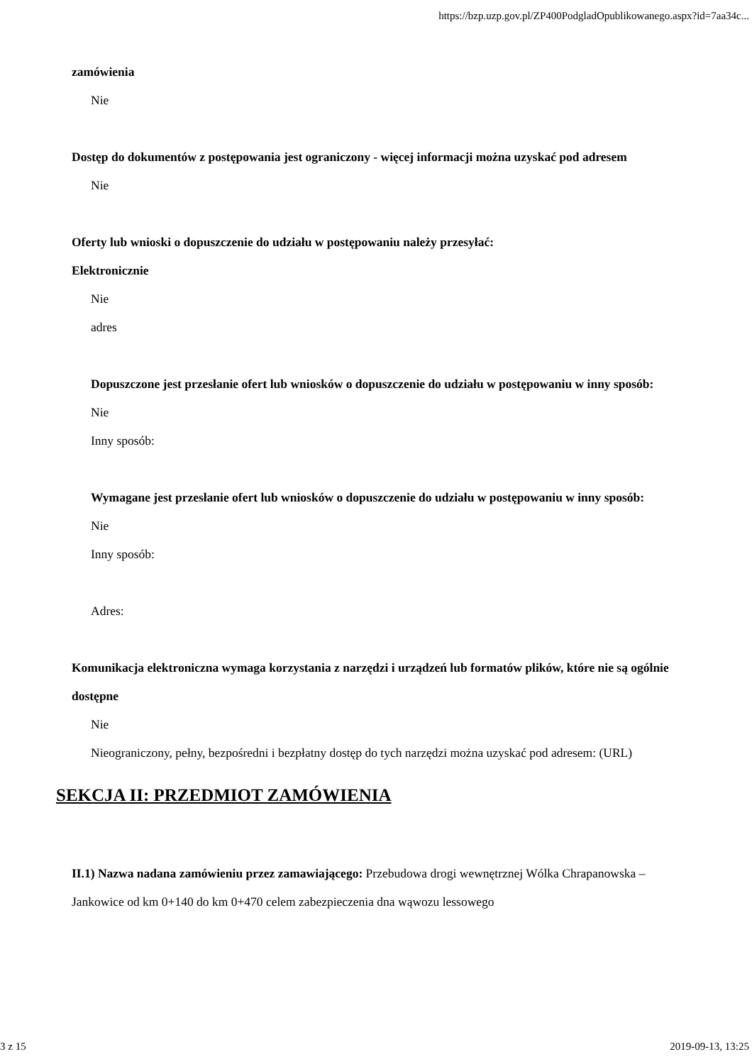https://bzp.uzp.gov.pl/ZP400PodgladOpublikowanego.aspx?id=7aa34c...
zamówienia
Nie
Dostęp do dokumentów z postępowania jest ograniczony - więcej informacji można uzyskać pod adresem
Nie
Oferty lub wnioski o dopuszczenie do udziału w postępowaniu należy przesyłać:
Elektronicznie
Nie
adres
Dopuszczone jest przesłanie ofert lub wniosków o dopuszczenie do udziału w postępowaniu w inny sposób:
Nie
Inny sposób:
Wymagane jest przesłanie ofert lub wniosków o dopuszczenie do udziału w postępowaniu w inny sposób:
Nie
Inny sposób:
Adres:
Komunikacja elektroniczna wymaga korzystania z narzędzi i urządzeń lub formatów plików, które nie są ogólnie dostępne
Nie
Nieograniczony, pełny, bezpośredni i bezpłatny dostęp do tych narzędzi można uzyskać pod adresem: (URL)
SEKCJA II: PRZEDMIOT ZAMÓWIENIA
II.1) Nazwa nadana zamówieniu przez zamawiającego: Przebudowa drogi wewnętrznej Wólka Chrapanowska –Jankowice od km 0+140 do km 0+470 celem zabezpieczenia dna wąwozu lessowego
3 z 15 2019-09-13, 13:25